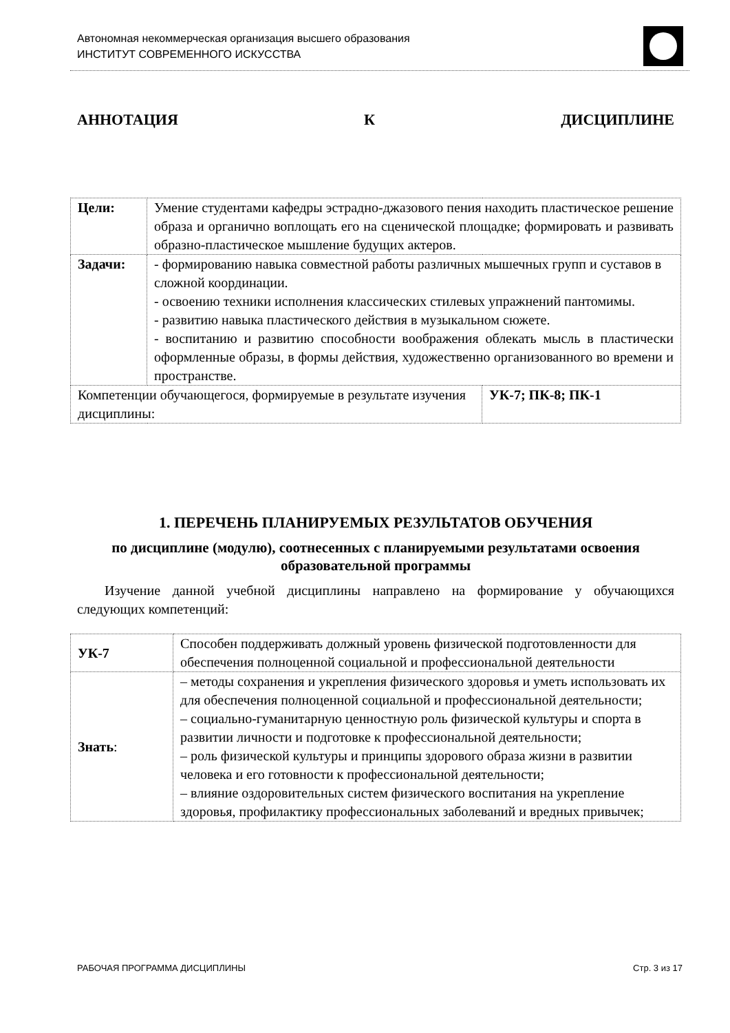Автономная некоммерческая организация высшего образования
ИНСТИТУТ СОВРЕМЕННОГО ИСКУССТВА
АННОТАЦИЯ К ДИСЦИПЛИНЕ
| Цели: | Умение студентами кафедры эстрадно-джазового пения находить пластическое решение образа и органично воплощать его на сценической площадке; формировать и развивать образно-пластическое мышление будущих актеров. | |
| Задачи: | - формированию навыка совместной работы различных мышечных групп и суставов в сложной координации. - освоению техники исполнения классических стилевых упражнений пантомимы. - развитию навыка пластического действия в музыкальном сюжете. - воспитанию и развитию способности воображения облекать мысль в пластически оформленные образы, в формы действия, художественно организованного во времени и пространстве. | |
| Компетенции обучающегося, формируемые в результате изучения дисциплины: | | УК-7; ПК-8; ПК-1 |
1. ПЕРЕЧЕНЬ ПЛАНИРУЕМЫХ РЕЗУЛЬТАТОВ ОБУЧЕНИЯ
по дисциплине (модулю), соотнесенных с планируемыми результатами освоения образовательной программы
Изучение данной учебной дисциплины направлено на формирование у обучающихся следующих компетенций:
| УК-7 | Способен поддерживать должный уровень физической подготовленности для обеспечения полноценной социальной и профессиональной деятельности |
| Знать : | – методы сохранения и укрепления физического здоровья и уметь использовать их для обеспечения полноценной социальной и профессиональной деятельности; – социально-гуманитарную ценностную роль физической культуры и спорта в развитии личности и подготовке к профессиональной деятельности; – роль физической культуры и принципы здорового образа жизни в развитии человека и его готовности к профессиональной деятельности; – влияние оздоровительных систем физического воспитания на укрепление здоровья, профилактику профессиональных заболеваний и вредных привычек; |
РАБОЧАЯ ПРОГРАММА ДИСЦИПЛИНЫ Стр. 3 из 17